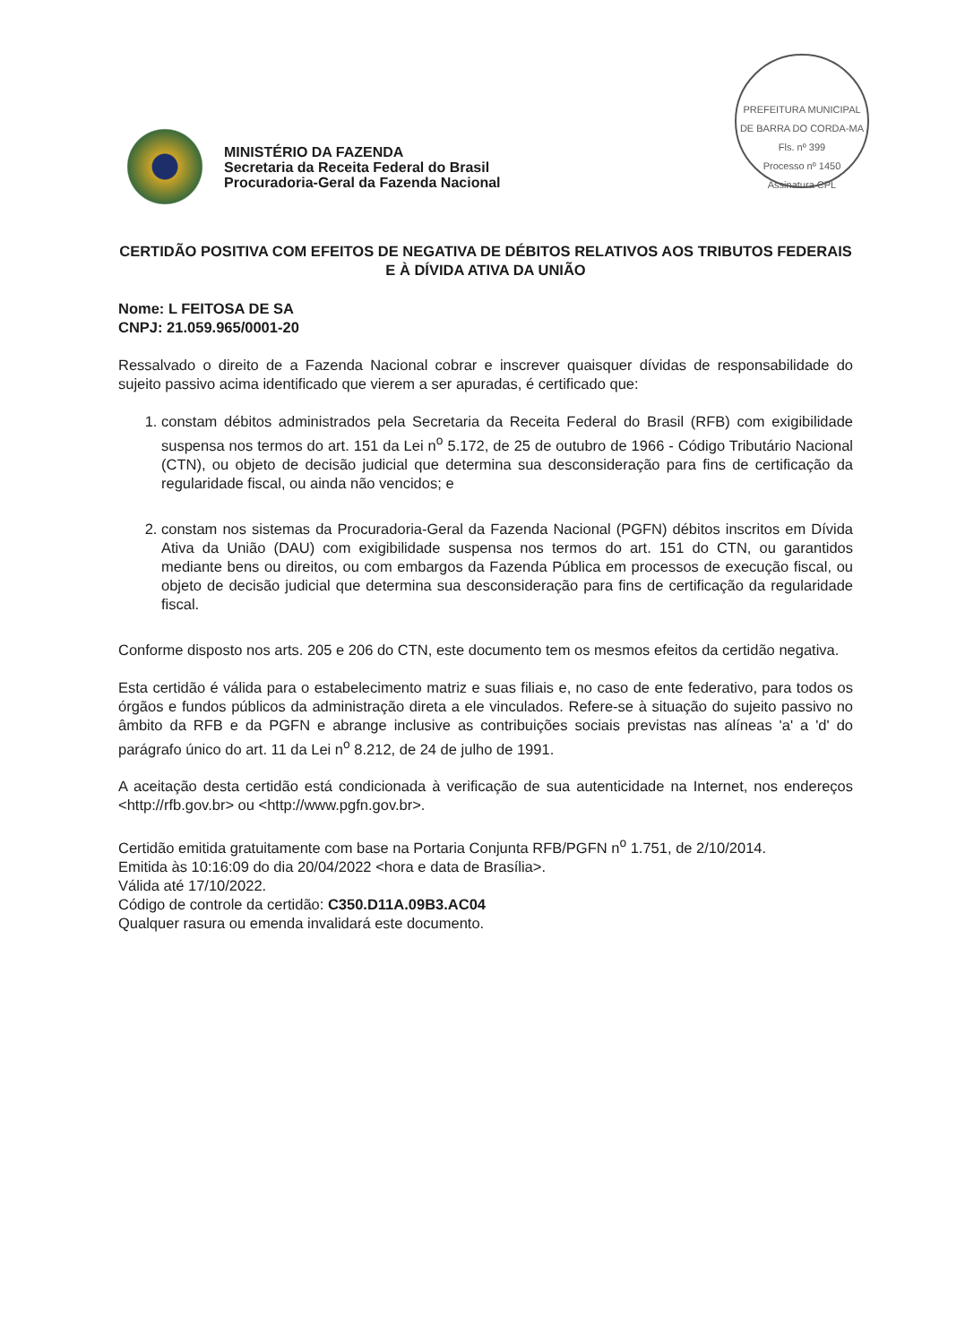PREFEITURA MUNICIPAL DE BARRA DO CORDA-MA
Fls. nº 399
Processo nº 1450
Assinatura CPL
MINISTÉRIO DA FAZENDA
Secretaria da Receita Federal do Brasil
Procuradoria-Geral da Fazenda Nacional
CERTIDÃO POSITIVA COM EFEITOS DE NEGATIVA DE DÉBITOS RELATIVOS AOS TRIBUTOS FEDERAIS E À DÍVIDA ATIVA DA UNIÃO
Nome: L FEITOSA DE SA
CNPJ: 21.059.965/0001-20
Ressalvado o direito de a Fazenda Nacional cobrar e inscrever quaisquer dívidas de responsabilidade do sujeito passivo acima identificado que vierem a ser apuradas, é certificado que:
1. constam débitos administrados pela Secretaria da Receita Federal do Brasil (RFB) com exigibilidade suspensa nos termos do art. 151 da Lei n<sup>o</sup> 5.172, de 25 de outubro de 1966 - Código Tributário Nacional (CTN), ou objeto de decisão judicial que determina sua desconsideração para fins de certificação da regularidade fiscal, ou ainda não vencidos; e
2. constam nos sistemas da Procuradoria-Geral da Fazenda Nacional (PGFN) débitos inscritos em Dívida Ativa da União (DAU) com exigibilidade suspensa nos termos do art. 151 do CTN, ou garantidos mediante bens ou direitos, ou com embargos da Fazenda Pública em processos de execução fiscal, ou objeto de decisão judicial que determina sua desconsideração para fins de certificação da regularidade fiscal.
Conforme disposto nos arts. 205 e 206 do CTN, este documento tem os mesmos efeitos da certidão negativa.
Esta certidão é válida para o estabelecimento matriz e suas filiais e, no caso de ente federativo, para todos os órgãos e fundos públicos da administração direta a ele vinculados. Refere-se à situação do sujeito passivo no âmbito da RFB e da PGFN e abrange inclusive as contribuições sociais previstas nas alíneas 'a' a 'd' do parágrafo único do art. 11 da Lei n<sup>o</sup> 8.212, de 24 de julho de 1991.
A aceitação desta certidão está condicionada à verificação de sua autenticidade na Internet, nos endereços <http://rfb.gov.br> ou <http://www.pgfn.gov.br>.
Certidão emitida gratuitamente com base na Portaria Conjunta RFB/PGFN n<sup>o</sup> 1.751, de 2/10/2014.
Emitida às 10:16:09 do dia 20/04/2022 <hora e data de Brasília>.
Válida até 17/10/2022.
Código de controle da certidão: C350.D11A.09B3.AC04
Qualquer rasura ou emenda invalidará este documento.